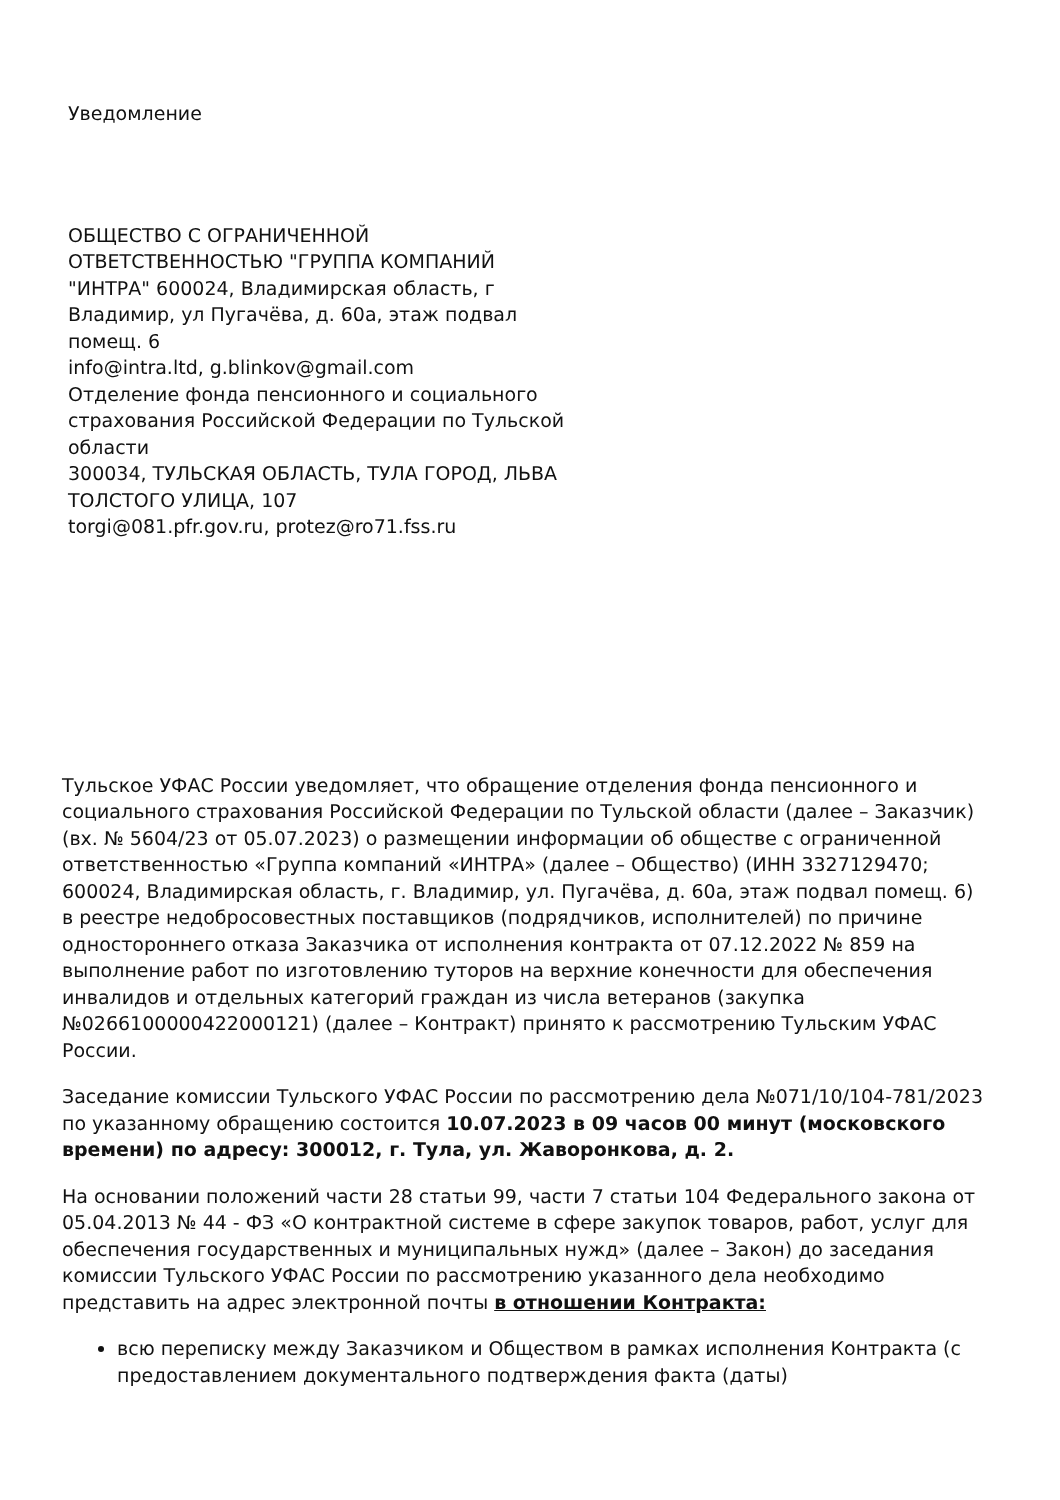Уведомление
ОБЩЕСТВО С ОГРАНИЧЕННОЙ ОТВЕТСТВЕННОСТЬЮ "ГРУППА КОМПАНИЙ "ИНТРА" 600024, Владимирская область, г Владимир, ул Пугачёва, д. 60а, этаж подвал помещ. 6
info@intra.ltd, g.blinkov@gmail.com
Отделение фонда пенсионного и социального страхования Российской Федерации по Тульской области
300034, ТУЛЬСКАЯ ОБЛАСТЬ, ТУЛА ГОРОД, ЛЬВА ТОЛСТОГО УЛИЦА, 107
torgi@081.pfr.gov.ru, protez@ro71.fss.ru
Тульское УФАС России уведомляет, что обращение отделения фонда пенсионного и социального страхования Российской Федерации по Тульской области (далее – Заказчик) (вх. № 5604/23 от 05.07.2023) о размещении информации об обществе с ограниченной ответственностью «Группа компаний «ИНТРА» (далее – Общество) (ИНН 3327129470; 600024, Владимирская область, г. Владимир, ул. Пугачёва, д. 60а, этаж подвал помещ. 6) в реестре недобросовестных поставщиков (подрядчиков, исполнителей) по причине одностороннего отказа Заказчика от исполнения контракта от 07.12.2022 № 859 на выполнение работ по изготовлению туторов на верхние конечности для обеспечения инвалидов и отдельных категорий граждан из числа ветеранов (закупка №0266100000422000121) (далее – Контракт) принято к рассмотрению Тульским УФАС России.
Заседание комиссии Тульского УФАС России по рассмотрению дела №071/10/104-781/2023 по указанному обращению состоится 10.07.2023 в 09 часов 00 минут (московского времени) по адресу: 300012, г. Тула, ул. Жаворонкова, д. 2.
На основании положений части 28 статьи 99, части 7 статьи 104 Федерального закона от 05.04.2013 № 44 - ФЗ «О контрактной системе в сфере закупок товаров, работ, услуг для обеспечения государственных и муниципальных нужд» (далее – Закон) до заседания комиссии Тульского УФАС России по рассмотрению указанного дела необходимо представить на адрес электронной почты в отношении Контракта:
всю переписку между Заказчиком и Обществом в рамках исполнения Контракта (с предоставлением документального подтверждения факта (даты)